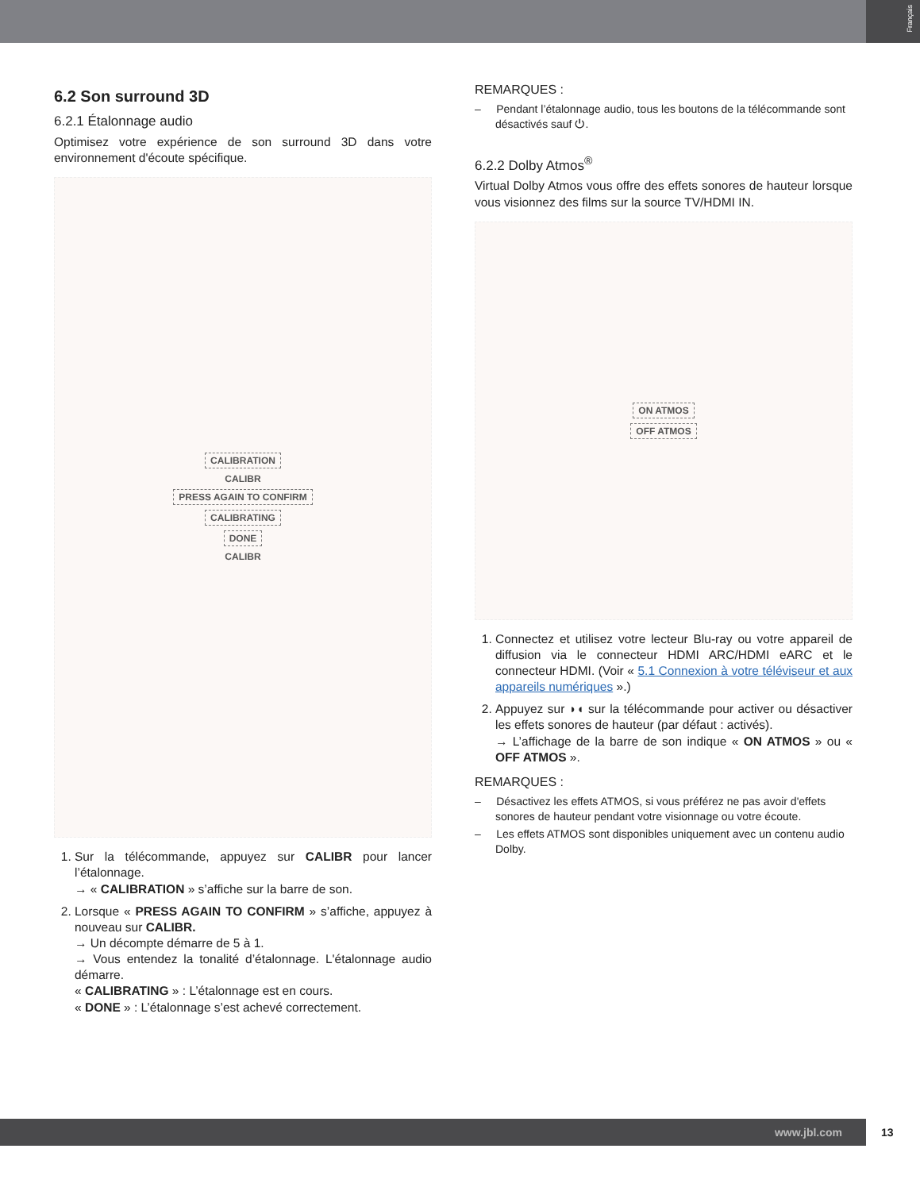Français
6.2 Son surround 3D
6.2.1 Étalonnage audio
Optimisez votre expérience de son surround 3D dans votre environnement d'écoute spécifique.
CALIBRATION
CALIBR
PRESS AGAIN TO CONFIRM
CALIBRATING
DONE
CALIBR
1. Sur la télécommande, appuyez sur CALIBR pour lancer l’étalonnage.
→ « CALIBRATION » s’affiche sur la barre de son.
2. Lorsque « PRESS AGAIN TO CONFIRM » s’affiche, appuyez à nouveau sur CALIBR.
→ Un décompte démarre de 5 à 1.
→ Vous entendez la tonalité d’étalonnage. L'étalonnage audio démarre.
« CALIBRATING » : L’étalonnage est en cours.
« DONE » : L’étalonnage s’est achevé correctement.
REMARQUES :
– Pendant l’étalonnage audio, tous les boutons de la télécommande sont désactivés sauf ⏻.
6.2.2 Dolby Atmos<sup>®</sup>
Virtual Dolby Atmos vous offre des effets sonores de hauteur lorsque vous visionnez des films sur la source TV/HDMI IN.
ON ATMOS
OFF ATMOS
1. Connectez et utilisez votre lecteur Blu-ray ou votre appareil de diffusion via le connecteur HDMI ARC/HDMI eARC et le connecteur HDMI. (Voir « 5.1 Connexion à votre téléviseur et aux appareils numériques ».)
2. Appuyez sur ◗◖ sur la télécommande pour activer ou désactiver les effets sonores de hauteur (par défaut : activés).
→ L’affichage de la barre de son indique « ON ATMOS » ou « OFF ATMOS ».
REMARQUES :
– Désactivez les effets ATMOS, si vous préférez ne pas avoir d'effets sonores de hauteur pendant votre visionnage ou votre écoute.
– Les effets ATMOS sont disponibles uniquement avec un contenu audio Dolby.
www.jbl.com
13